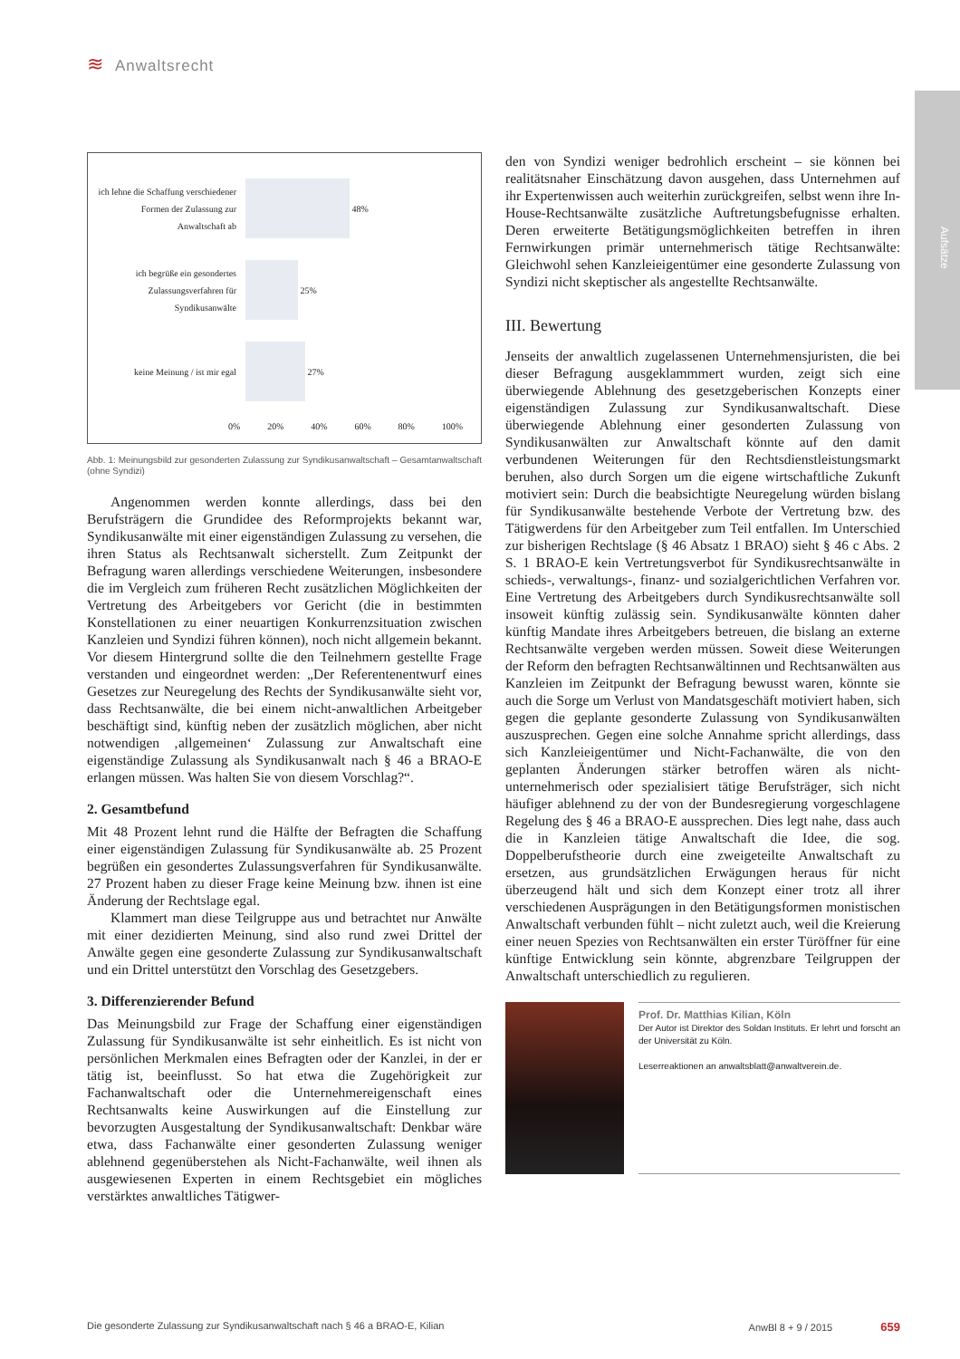≋ Anwaltsrecht
Aufsätze
ich lehne die Schaffung verschiedener Formen der Zulassung zur Anwaltschaft ab
48%
ich begrüße ein gesondertes Zulassungsverfahren für Syndikusanwälte
25%
keine Meinung / ist mir egal
27%
0% 20% 40% 60% 80% 100%
Abb. 1: Meinungsbild zur gesonderten Zulassung zur Syndikusanwaltschaft – Gesamtanwaltschaft (ohne Syndizi)
Angenommen werden konnte allerdings, dass bei den Berufsträgern die Grundidee des Reformprojekts bekannt war, Syndikusanwälte mit einer eigenständigen Zulassung zu versehen, die ihren Status als Rechtsanwalt sicherstellt. Zum Zeitpunkt der Befragung waren allerdings verschiedene Weiterungen, insbesondere die im Vergleich zum früheren Recht zusätzlichen Möglichkeiten der Vertretung des Arbeitgebers vor Gericht (die in bestimmten Konstellationen zu einer neuartigen Konkurrenzsituation zwischen Kanzleien und Syndizi führen können), noch nicht allgemein bekannt. Vor diesem Hintergrund sollte die den Teilnehmern gestellte Frage verstanden und eingeordnet werden: „Der Referentenentwurf eines Gesetzes zur Neuregelung des Rechts der Syndikusanwälte sieht vor, dass Rechtsanwälte, die bei einem nicht-anwaltlichen Arbeitgeber beschäftigt sind, künftig neben der zusätzlich möglichen, aber nicht notwendigen ‚allgemeinen‘ Zulassung zur Anwaltschaft eine eigenständige Zulassung als Syndikusanwalt nach § 46 a BRAO-E erlangen müssen. Was halten Sie von diesem Vorschlag?“.
2. Gesamtbefund
Mit 48 Prozent lehnt rund die Hälfte der Befragten die Schaffung einer eigenständigen Zulassung für Syndikusanwälte ab. 25 Prozent begrüßen ein gesondertes Zulassungsverfahren für Syndikusanwälte. 27 Prozent haben zu dieser Frage keine Meinung bzw. ihnen ist eine Änderung der Rechtslage egal.
Klammert man diese Teilgruppe aus und betrachtet nur Anwälte mit einer dezidierten Meinung, sind also rund zwei Drittel der Anwälte gegen eine gesonderte Zulassung zur Syndikusanwaltschaft und ein Drittel unterstützt den Vorschlag des Gesetzgebers.
3. Differenzierender Befund
Das Meinungsbild zur Frage der Schaffung einer eigenständigen Zulassung für Syndikusanwälte ist sehr einheitlich. Es ist nicht von persönlichen Merkmalen eines Befragten oder der Kanzlei, in der er tätig ist, beeinflusst. So hat etwa die Zugehörigkeit zur Fachanwaltschaft oder die Unternehmereigenschaft eines Rechtsanwalts keine Auswirkungen auf die Einstellung zur bevorzugten Ausgestaltung der Syndikusanwaltschaft: Denkbar wäre etwa, dass Fachanwälte einer gesonderten Zulassung weniger ablehnend gegenüberstehen als Nicht-Fachanwälte, weil ihnen als ausgewiesenen Experten in einem Rechtsgebiet ein mögliches verstärktes anwaltliches Tätigwer-
den von Syndizi weniger bedrohlich erscheint – sie können bei realitätsnaher Einschätzung davon ausgehen, dass Unternehmen auf ihr Expertenwissen auch weiterhin zurückgreifen, selbst wenn ihre In-House-Rechtsanwälte zusätzliche Auftretungsbefugnisse erhalten. Deren erweiterte Betätigungsmöglichkeiten betreffen in ihren Fernwirkungen primär unternehmerisch tätige Rechtsanwälte: Gleichwohl sehen Kanzleieigentümer eine gesonderte Zulassung von Syndizi nicht skeptischer als angestellte Rechtsanwälte.
III. Bewertung
Jenseits der anwaltlich zugelassenen Unternehmensjuristen, die bei dieser Befragung ausgeklammmert wurden, zeigt sich eine überwiegende Ablehnung des gesetzgeberischen Konzepts einer eigenständigen Zulassung zur Syndikusanwaltschaft. Diese überwiegende Ablehnung einer gesonderten Zulassung von Syndikusanwälten zur Anwaltschaft könnte auf den damit verbundenen Weiterungen für den Rechtsdienstleistungsmarkt beruhen, also durch Sorgen um die eigene wirtschaftliche Zukunft motiviert sein: Durch die beabsichtigte Neuregelung würden bislang für Syndikusanwälte bestehende Verbote der Vertretung bzw. des Tätigwerdens für den Arbeitgeber zum Teil entfallen. Im Unterschied zur bisherigen Rechtslage (§ 46 Absatz 1 BRAO) sieht § 46 c Abs. 2 S. 1 BRAO-E kein Vertretungsverbot für Syndikusrechtsanwälte in schieds-, verwaltungs-, finanz- und sozialgerichtlichen Verfahren vor. Eine Vertretung des Arbeitgebers durch Syndikusrechtsanwälte soll insoweit künftig zulässig sein. Syndikusanwälte könnten daher künftig Mandate ihres Arbeitgebers betreuen, die bislang an externe Rechtsanwälte vergeben werden müssen. Soweit diese Weiterungen der Reform den befragten Rechtsanwältinnen und Rechtsanwälten aus Kanzleien im Zeitpunkt der Befragung bewusst waren, könnte sie auch die Sorge um Verlust von Mandatsgeschäft motiviert haben, sich gegen die geplante gesonderte Zulassung von Syndikusanwälten auszusprechen. Gegen eine solche Annahme spricht allerdings, dass sich Kanzleieigentümer und Nicht-Fachanwälte, die von den geplanten Änderungen stärker betroffen wären als nicht-unternehmerisch oder spezialisiert tätige Berufsträger, sich nicht häufiger ablehnend zu der von der Bundesregierung vorgeschlagene Regelung des § 46 a BRAO-E aussprechen. Dies legt nahe, dass auch die in Kanzleien tätige Anwaltschaft die Idee, die sog. Doppelberufstheorie durch eine zweigeteilte Anwaltschaft zu ersetzen, aus grundsätzlichen Erwägungen heraus für nicht überzeugend hält und sich dem Konzept einer trotz all ihrer verschiedenen Ausprägungen in den Betätigungsformen monistischen Anwaltschaft verbunden fühlt – nicht zuletzt auch, weil die Kreierung einer neuen Spezies von Rechtsanwälten ein erster Türöffner für eine künftige Entwicklung sein könnte, abgrenzbare Teilgruppen der Anwaltschaft unterschiedlich zu regulieren.
Prof. Dr. Matthias Kilian, Köln
Der Autor ist Direktor des Soldan Instituts. Er lehrt und forscht an der Universität zu Köln.
Leserreaktionen an anwaltsblatt@anwaltverein.de.
Die gesonderte Zulassung zur Syndikusanwaltschaft nach § 46 a BRAO-E, Kilian AnwBl 8 + 9 / 2015 659